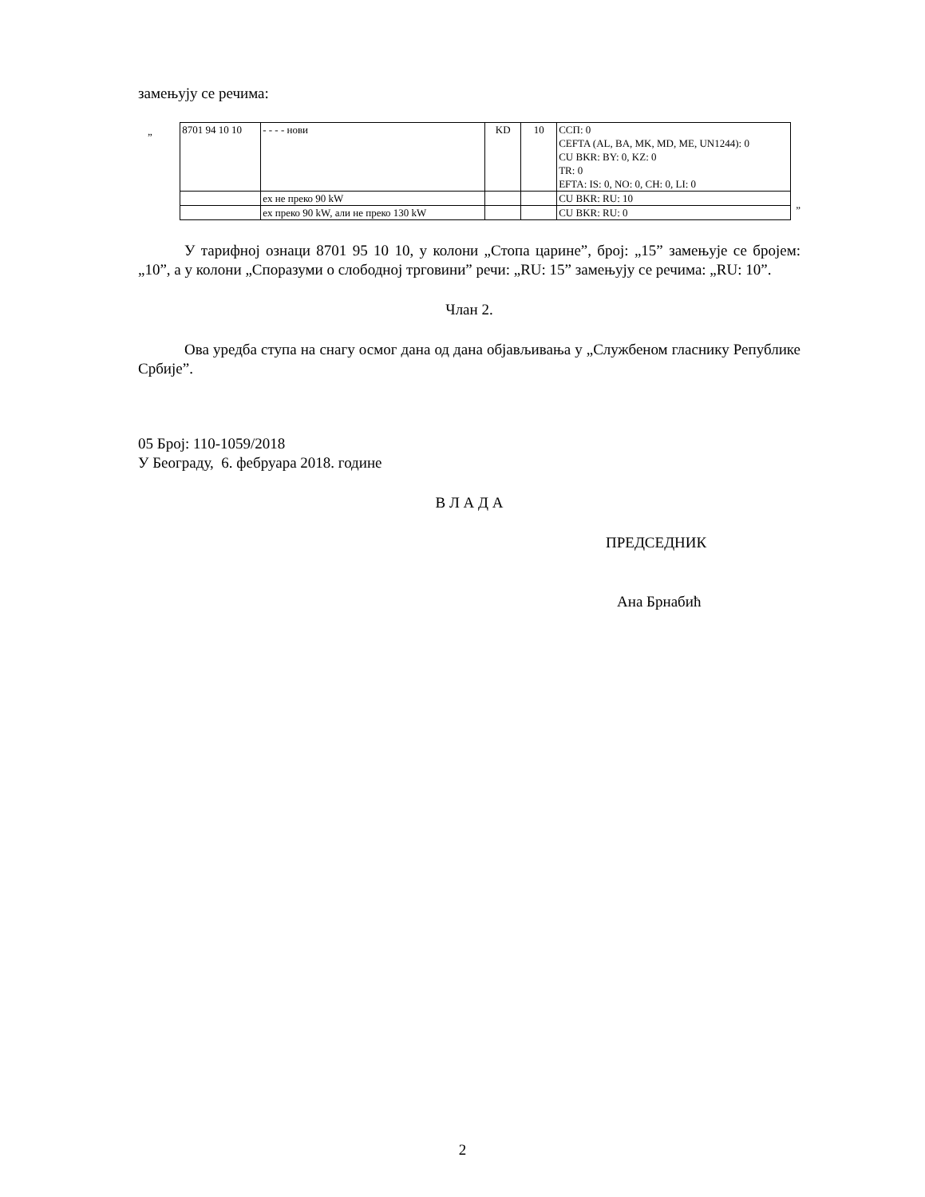замењују се речима:
„
| 8701 94 10 10 | - - - - нови | KD | 10 | ССП: 0 CEFTA (AL, BA, MK, MD, ME, UN1244): 0 CU BKR: BY: 0, KZ: 0 TR: 0 EFTA: IS: 0, NO: 0, CH: 0, LI: 0 |
| | ex не преко 90 kW | | | CU BKR: RU: 10 |
| | ex преко 90 kW, али не преко 130 kW | | | CU BKR: RU: 0 |
”
У тарифној ознаци 8701 95 10 10, у колони „Стопа царине”, број: „15” замењује се бројем: „10”, а у колони „Споразуми о слободној трговини” речи: „RU: 15” замењују се речима: „RU: 10”.
Члан 2.
Ова уредба ступа на снагу осмог дана од дана објављивања у „Службеном гласнику Републике Србије”.
05 Број: 110-1059/2018
У Београду, 6. фебруара 2018. године
В Л А Д А
ПРЕДСЕДНИК
Ана Брнабић
2